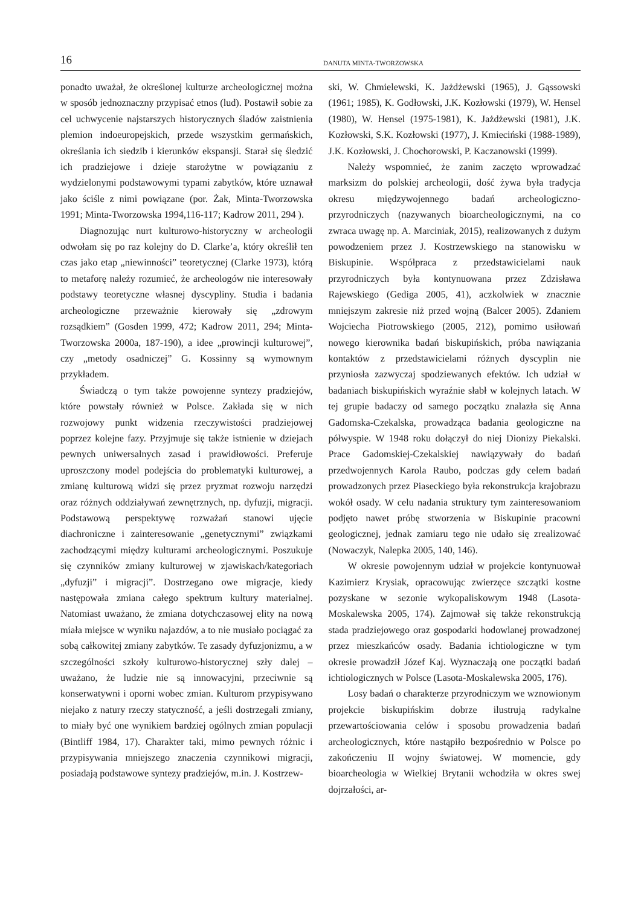16
DANUTA MINTA-TWORZOWSKA
ponadto uważał, że określonej kulturze archeologicznej można w sposób jednoznaczny przypisać etnos (lud). Postawił sobie za cel uchwycenie najstarszych historycznych śladów zaistnienia plemion indoeuropejskich, przede wszystkim germańskich, określania ich siedzib i kierunków ekspansji. Starał się śledzić ich pradziejowe i dzieje starożytne w powiązaniu z wydzielonymi podstawowymi typami zabytków, które uznawał jako ściśle z nimi powiązane (por. Żak, Minta-Tworzowska 1991; Minta-Tworzowska 1994,116-117; Kadrow 2011, 294 ).
Diagnozując nurt kulturowo-historyczny w archeologii odwołam się po raz kolejny do D. Clarke’a, który określił ten czas jako etap „niewinności” teoretycznej (Clarke 1973), którą to metaforę należy rozumieć, że archeologów nie interesowały podstawy teoretyczne własnej dyscypliny. Studia i badania archeologiczne przeważnie kierowały się „zdrowym rozsądkiem” (Gosden 1999, 472; Kadrow 2011, 294; Minta-Tworzowska 2000a, 187-190), a idee „prowincji kulturowej”, czy „metody osadniczej” G. Kossinny są wymownym przykładem.
Świadczą o tym także powojenne syntezy pradziejów, które powstały również w Polsce. Zakłada się w nich rozwojowy punkt widzenia rzeczywistości pradziejowej poprzez kolejne fazy. Przyjmuje się także istnienie w dziejach pewnych uniwersalnych zasad i prawidłowości. Preferuje uproszczony model podejścia do problematyki kulturowej, a zmianę kulturową widzi się przez pryzmat rozwoju narzędzi oraz różnych oddziaływań zewnętrznych, np. dyfuzji, migracji. Podstawową perspektywę rozważań stanowi ujęcie diachroniczne i zainteresowanie „genetycznymi” związkami zachodzącymi między kulturami archeologicznymi. Poszukuje się czynników zmiany kulturowej w zjawiskach/kategoriach „dyfuzji” i migracji”. Dostrzegano owe migracje, kiedy następowała zmiana całego spektrum kultury materialnej. Natomiast uważano, że zmiana dotychczasowej elity na nową miała miejsce w wyniku najazdów, a to nie musiało pociągać za sobą całkowitej zmiany zabytków. Te zasady dyfuzjonizmu, a w szczególności szkoły kulturowo-historycznej szły dalej – uważano, że ludzie nie są innowacyjni, przeciwnie są konserwatywni i oporni wobec zmian. Kulturom przypisywano niejako z natury rzeczy statyczność, a jeśli dostrzegali zmiany, to miały być one wynikiem bardziej ogólnych zmian populacji (Bintliff 1984, 17). Charakter taki, mimo pewnych różnic i przypisywania mniejszego znaczenia czynnikowi migracji, posiadają podstawowe syntezy pradziejów, m.in. J. Kostrzew-
ski, W. Chmielewski, K. Jażdżewski (1965), J. Gąssowski (1961; 1985), K. Godłowski, J.K. Kozłowski (1979), W. Hensel (1980), W. Hensel (1975-1981), K. Jażdżewski (1981), J.K. Kozłowski, S.K. Kozłowski (1977), J. Kmieciński (1988-1989), J.K. Kozłowski, J. Chochorowski, P. Kaczanowski (1999).
Należy wspomnieć, że zanim zaczęto wprowadzać marksizm do polskiej archeologii, dość żywa była tradycja okresu międzywojennego badań archeologiczno-przyrodniczych (nazywanych bioarcheologicznymi, na co zwraca uwagę np. A. Marciniak, 2015), realizowanych z dużym powodzeniem przez J. Kostrzewskiego na stanowisku w Biskupinie. Współpraca z przedstawicielami nauk przyrodniczych była kontynuowana przez Zdzisława Rajewskiego (Gediga 2005, 41), aczkolwiek w znacznie mniejszym zakresie niż przed wojną (Balcer 2005). Zdaniem Wojciecha Piotrowskiego (2005, 212), pomimo usiłowań nowego kierownika badań biskupińskich, próba nawiązania kontaktów z przedstawicielami różnych dyscyplin nie przyniosła zazwyczaj spodziewanych efektów. Ich udział w badaniach biskupińskich wyraźnie słabł w kolejnych latach. W tej grupie badaczy od samego początku znalazła się Anna Gadomska-Czekalska, prowadząca badania geologiczne na półwyspie. W 1948 roku dołączył do niej Dionizy Piekalski. Prace Gadomskiej-Czekalskiej nawiązywały do badań przedwojennych Karola Raubo, podczas gdy celem badań prowadzonych przez Piaseckiego była rekonstrukcja krajobrazu wokół osady. W celu nadania struktury tym zainteresowaniom podjęto nawet próbę stworzenia w Biskupinie pracowni geologicznej, jednak zamiaru tego nie udało się zrealizować (Nowaczyk, Nalepka 2005, 140, 146).
W okresie powojennym udział w projekcie kontynuował Kazimierz Krysiak, opracowując zwierzęce szczątki kostne pozyskane w sezonie wykopaliskowym 1948 (Lasota-Moskalewska 2005, 174). Zajmował się także rekonstrukcją stada pradziejowego oraz gospodarki hodowlanej prowadzonej przez mieszkańców osady. Badania ichtiologiczne w tym okresie prowadził Józef Kaj. Wyznaczają one początki badań ichtiologicznych w Polsce (Lasota-Moskalewska 2005, 176).
Losy badań o charakterze przyrodniczym we wznowionym projekcie biskupińskim dobrze ilustrują radykalne przewartościowania celów i sposobu prowadzenia badań archeologicznych, które nastąpiło bezpośrednio w Polsce po zakończeniu II wojny światowej. W momencie, gdy bioarcheologia w Wielkiej Brytanii wchodziła w okres swej dojrzałości, ar-